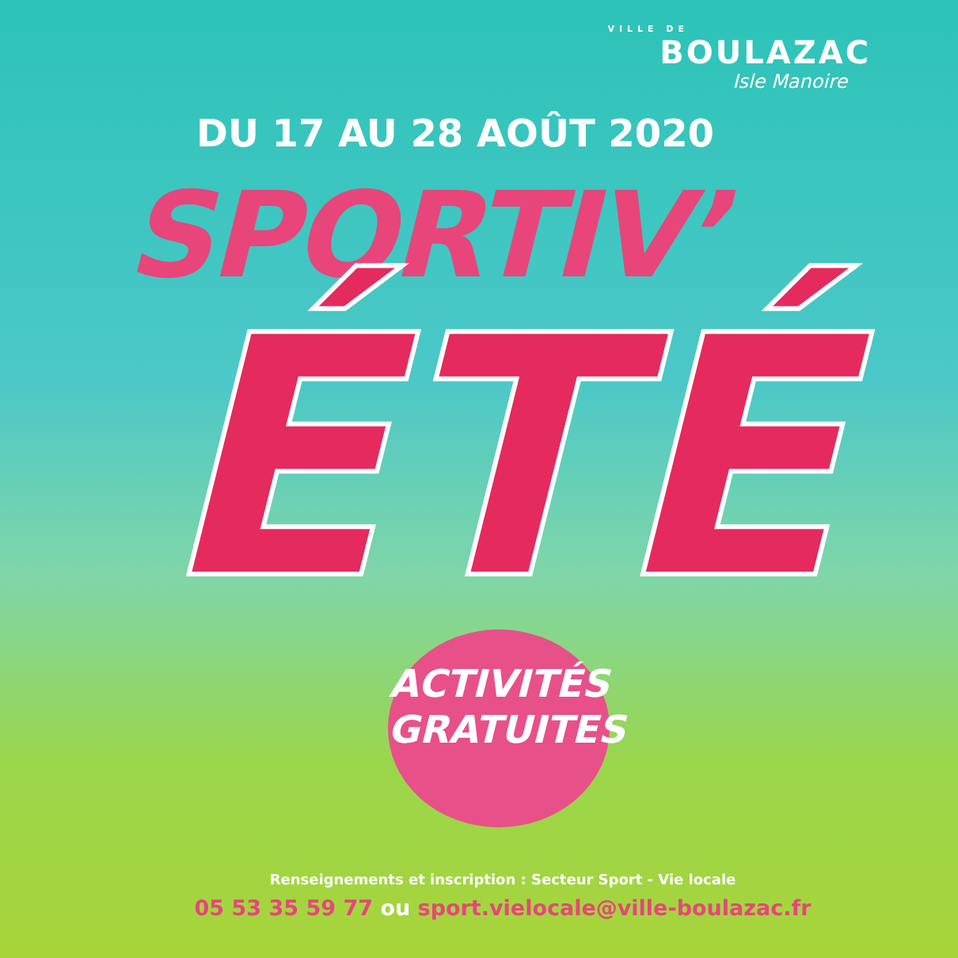VILLE DE
BOULAZAC
Isle Manoire
DU 17 AU 28 AOÛT 2020
SPORTIV’
ÉTÉ
ACTIVITÉS
GRATUITES
Renseignements et inscription : Secteur Sport - Vie locale
05 53 35 59 77 ou sport.vielocale@ville-boulazac.fr